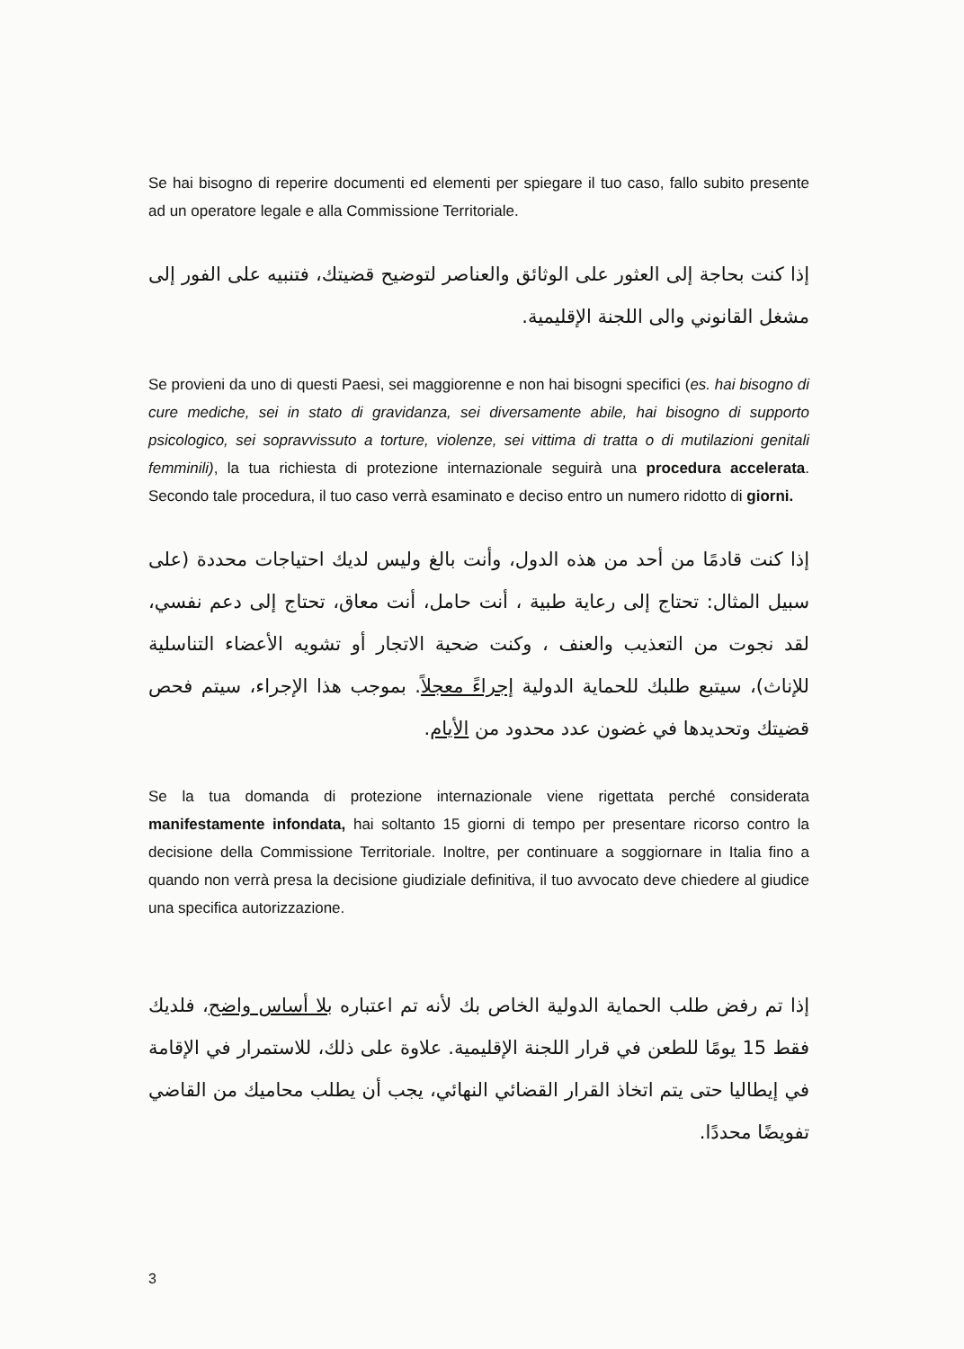Se hai bisogno di reperire documenti ed elementi per spiegare il tuo caso, fallo subito presente ad un operatore legale e alla Commissione Territoriale.
إذا كنت بحاجة إلى العثور على الوثائق والعناصر لتوضيح قضيتك، فتنبيه على الفور إلى مشغل القانوني والى اللجنة الإقليمية.
Se provieni da uno di questi Paesi, sei maggiorenne e non hai bisogni specifici (es. hai bisogno di cure mediche, sei in stato di gravidanza, sei diversamente abile, hai bisogno di supporto psicologico, sei sopravvissuto a torture, violenze, sei vittima di tratta o di mutilazioni genitali femminili), la tua richiesta di protezione internazionale seguirà una procedura accelerata. Secondo tale procedura, il tuo caso verrà esaminato e deciso entro un numero ridotto di giorni.
إذا كنت قادمًا من أحد من هذه الدول، وأنت بالغ وليس لديك احتياجات محددة (على سبيل المثال: تحتاج إلى رعاية طبية ، أنت حامل، أنت معاق، تحتاج إلى دعم نفسي، لقد نجوت من التعذيب والعنف ، وكنت ضحية الاتجار أو تشويه الأعضاء التناسلية للإناث)، سيتبع طلبك للحماية الدولية إجراءً معجلاً. بموجب هذا الإجراء، سيتم فحص قضيتك وتحديدها في غضون عدد محدود من الأيام.
Se la tua domanda di protezione internazionale viene rigettata perché considerata manifestamente infondata, hai soltanto 15 giorni di tempo per presentare ricorso contro la decisione della Commissione Territoriale. Inoltre, per continuare a soggiornare in Italia fino a quando non verrà presa la decisione giudiziale definitiva, il tuo avvocato deve chiedere al giudice una specifica autorizzazione.
إذا تم رفض طلب الحماية الدولية الخاص بك لأنه تم اعتباره بلا أساس واضح، فلديك فقط 15 يومًا للطعن في قرار اللجنة الإقليمية. علاوة على ذلك، للاستمرار في الإقامة في إيطاليا حتى يتم اتخاذ القرار القضائي النهائي، يجب أن يطلب محاميك من القاضي تفويضًا محددًا.
3